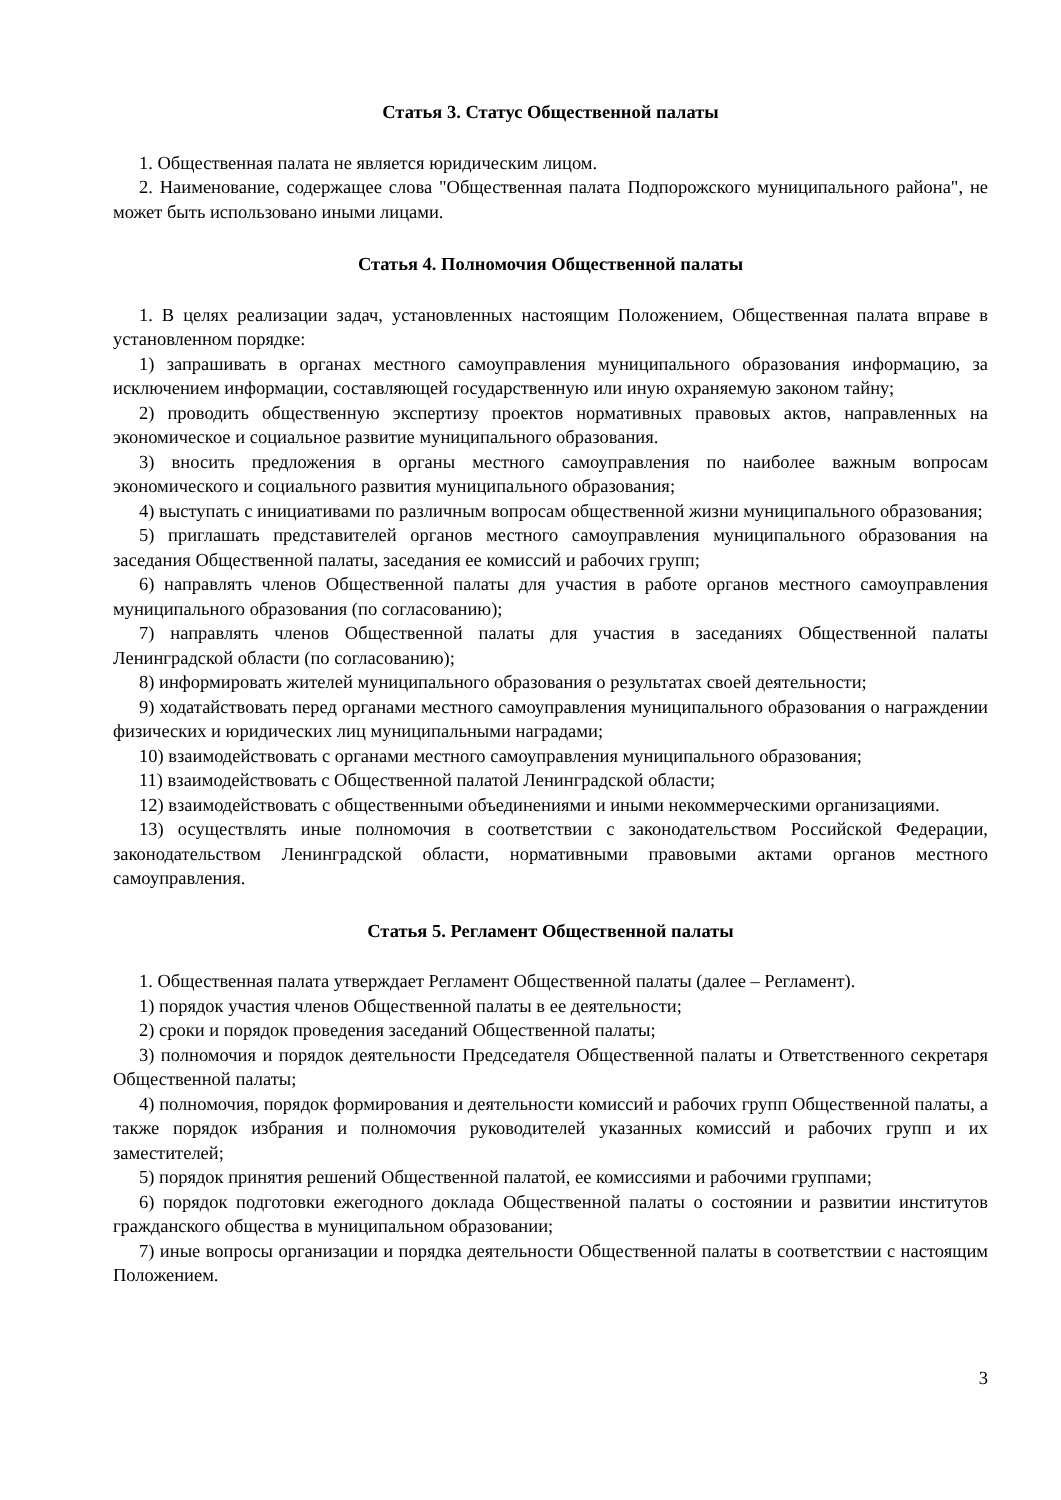Статья 3. Статус Общественной палаты
1. Общественная палата не является юридическим лицом.
2. Наименование, содержащее слова "Общественная палата Подпорожского муниципального района", не может быть использовано иными лицами.
Статья 4. Полномочия Общественной палаты
1. В целях реализации задач, установленных настоящим Положением, Общественная палата вправе в установленном порядке:
1) запрашивать в органах местного самоуправления муниципального образования информацию, за исключением информации, составляющей государственную или иную охраняемую законом тайну;
2) проводить общественную экспертизу проектов нормативных правовых актов, направленных на экономическое и социальное развитие муниципального образования.
3) вносить предложения в органы местного самоуправления по наиболее важным вопросам экономического и социального развития муниципального образования;
4) выступать с инициативами по различным вопросам общественной жизни муниципального образования;
5) приглашать представителей органов местного самоуправления муниципального образования на заседания Общественной палаты, заседания ее комиссий и рабочих групп;
6) направлять членов Общественной палаты для участия в работе органов местного самоуправления муниципального образования (по согласованию);
7) направлять членов Общественной палаты для участия в заседаниях Общественной палаты Ленинградской области (по согласованию);
8) информировать жителей муниципального образования о результатах своей деятельности;
9) ходатайствовать перед органами местного самоуправления муниципального образования о награждении физических и юридических лиц муниципальными наградами;
10) взаимодействовать с органами местного самоуправления муниципального образования;
11) взаимодействовать с Общественной палатой Ленинградской области;
12) взаимодействовать с общественными объединениями и иными некоммерческими организациями.
13) осуществлять иные полномочия в соответствии с законодательством Российской Федерации, законодательством Ленинградской области, нормативными правовыми актами органов местного самоуправления.
Статья 5. Регламент Общественной палаты
1. Общественная палата утверждает Регламент Общественной палаты (далее – Регламент).
1) порядок участия членов Общественной палаты в ее деятельности;
2) сроки и порядок проведения заседаний Общественной палаты;
3) полномочия и порядок деятельности Председателя Общественной палаты и Ответственного секретаря Общественной палаты;
4) полномочия, порядок формирования и деятельности комиссий и рабочих групп Общественной палаты, а также порядок избрания и полномочия руководителей указанных комиссий и рабочих групп и их заместителей;
5) порядок принятия решений Общественной палатой, ее комиссиями и рабочими группами;
6) порядок подготовки ежегодного доклада Общественной палаты о состоянии и развитии институтов гражданского общества в муниципальном образовании;
7) иные вопросы организации и порядка деятельности Общественной палаты в соответствии с настоящим Положением.
3